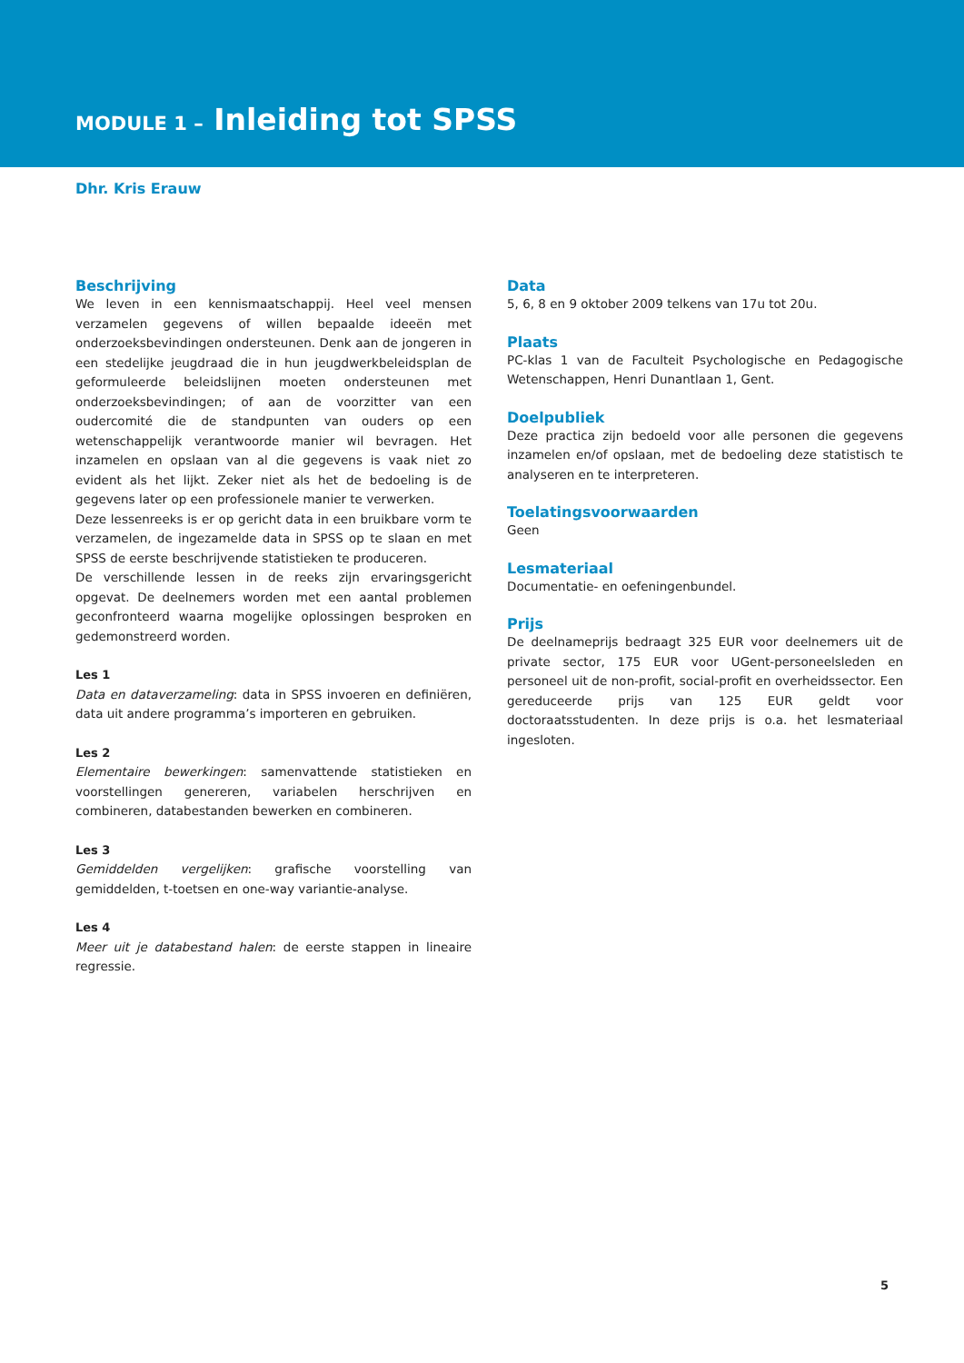MODULE 1 – Inleiding tot SPSS
Dhr. Kris Erauw
Beschrijving
We leven in een kennismaatschappij. Heel veel mensen verzamelen gegevens of willen bepaalde ideeën met onderzoeksbevindingen ondersteunen. Denk aan de jongeren in een stedelijke jeugdraad die in hun jeugdwerkbeleidsplan de geformuleerde beleidslijnen moeten ondersteunen met onderzoeksbevindingen; of aan de voorzitter van een oudercomité die de standpunten van ouders op een wetenschappelijk verantwoorde manier wil bevragen. Het inzamelen en opslaan van al die gegevens is vaak niet zo evident als het lijkt. Zeker niet als het de bedoeling is de gegevens later op een professionele manier te verwerken.
Deze lessenreeks is er op gericht data in een bruikbare vorm te verzamelen, de ingezamelde data in SPSS op te slaan en met SPSS de eerste beschrijvende statistieken te produceren.
De verschillende lessen in de reeks zijn ervaringsgericht opgevat. De deelnemers worden met een aantal problemen geconfronteerd waarna mogelijke oplossingen besproken en gedemonstreerd worden.
Les 1
Data en dataverzameling: data in SPSS invoeren en definiëren, data uit andere programma’s importeren en gebruiken.
Les 2
Elementaire bewerkingen: samenvattende statistieken en voorstellingen genereren, variabelen herschrijven en combineren, databestanden bewerken en combineren.
Les 3
Gemiddelden vergelijken: grafische voorstelling van gemiddelden, t-toetsen en one-way variantie-analyse.
Les 4
Meer uit je databestand halen: de eerste stappen in lineaire regressie.
Data
5, 6, 8 en 9 oktober 2009 telkens van 17u tot 20u.
Plaats
PC-klas 1 van de Faculteit Psychologische en Pedagogische Wetenschappen, Henri Dunantlaan 1, Gent.
Doelpubliek
Deze practica zijn bedoeld voor alle personen die gegevens inzamelen en/of opslaan, met de bedoeling deze statistisch te analyseren en te interpreteren.
Toelatingsvoorwaarden
Geen
Lesmateriaal
Documentatie- en oefeningenbundel.
Prijs
De deelnameprijs bedraagt 325 EUR voor deelnemers uit de private sector, 175 EUR voor UGent-personeelsleden en personeel uit de non-profit, social-profit en overheidssector. Een gereduceerde prijs van 125 EUR geldt voor doctoraatsstudenten. In deze prijs is o.a. het lesmateriaal ingesloten.
5